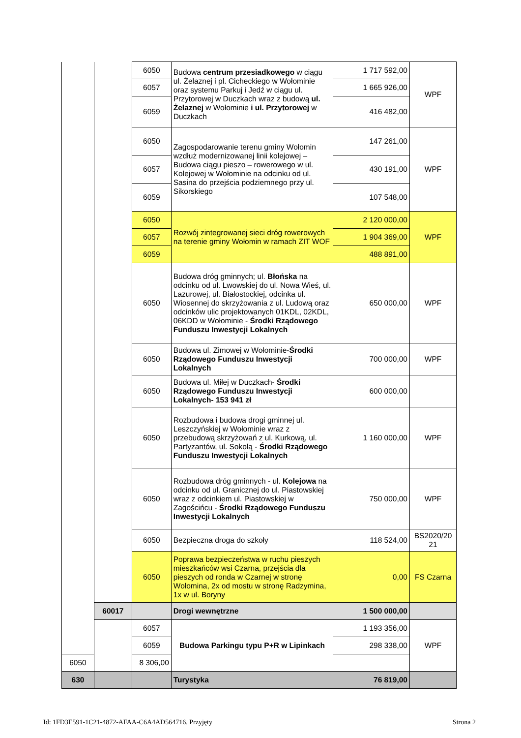| | | 6050 | Budowa centrum przesiadkowego w ciągu ul. Żelaznej i pl. Cicheckiego w Wołominie oraz systemu Parkuj i Jedź w ciągu ul. Przytorowej w Duczkach wraz z budową ul. Żelaznej w Wołominie i ul. Przytorowej w Duczkach | 1 717 592,00 | WPF |
| | | 6057 | | 1 665 926,00 | |
| | | 6059 | | 416 482,00 | |
| | | 6050 | Zagospodarowanie terenu gminy Wołomin wzdłuż modernizowanej linii kolejowej – Budowa ciągu pieszo – rowerowego w ul. Kolejowej w Wołominie na odcinku od ul. Sasina do przejścia podziemnego przy ul. Sikorskiego | 147 261,00 | WPF |
| | | 6057 | | 430 191,00 | |
| | | 6059 | | 107 548,00 | |
| | | 6050 | Rozwój zintegrowanej sieci dróg rowerowych na terenie gminy Wołomin w ramach ZIT WOF | 2 120 000,00 | WPF |
| | | 6057 | | 1 904 369,00 | |
| | | 6059 | | 488 891,00 | |
| | | 6050 | Budowa dróg gminnych; ul. Błońska na odcinku od ul. Lwowskiej do ul. Nowa Wieś, ul. Lazurowej, ul. Białostockiej, odcinka ul. Wiosennej do skrzyżowania z ul. Ludową oraz odcinków ulic projektowanych 01KDL, 02KDL, 06KDD w Wołominie - Środki Rządowego Funduszu Inwestycji Lokalnych | 650 000,00 | WPF |
| | | 6050 | Budowa ul. Zimowej w Wołominie- Środki Rządowego Funduszu Inwestycji Lokalnych | 700 000,00 | WPF |
| | | 6050 | Budowa ul. Miłej w Duczkach- Środki Rządowego Funduszu Inwestycji Lokalnych- 153 941 zł | 600 000,00 | |
| | | 6050 | Rozbudowa i budowa drogi gminnej ul. Leszczyńskiej w Wołominie wraz z przebudową skrzyżowań z ul. Kurkową, ul. Partyzantów, ul. Sokolą - Środki Rządowego Funduszu Inwestycji Lokalnych | 1 160 000,00 | WPF |
| | | 6050 | Rozbudowa dróg gminnych - ul. Kolejowa na odcinku od ul. Granicznej do ul. Piastowskiej wraz z odcinkiem ul. Piastowskiej w Zagościńcu - Środki Rządowego Funduszu Inwestycji Lokalnych | 750 000,00 | WPF |
| | | 6050 | Bezpieczna droga do szkoły | 118 524,00 | BS2020/20 21 |
| | | 6050 | Poprawa bezpieczeństwa w ruchu pieszych mieszkańców wsi Czarna, przejścia dla pieszych od ronda w Czarnej w stronę Wołomina, 2x od mostu w stronę Radzymina, 1x w ul. Boryny | 0,00 | FS Czarna |
| | 60017 | | Drogi wewnętrzne | 1 500 000,00 | |
| | | 6057 | Budowa Parkingu typu P+R w Lipinkach | 1 193 356,00 | WPF |
| | | 6059 | | 298 338,00 | |
| 6050 | | 8 306,00 | | | |
| 630 | | | Turystyka | 76 819,00 | |
Id: 1FD3E591-1C21-4872-AFAA-C6A4AD564716. Przyjęty Strona 2